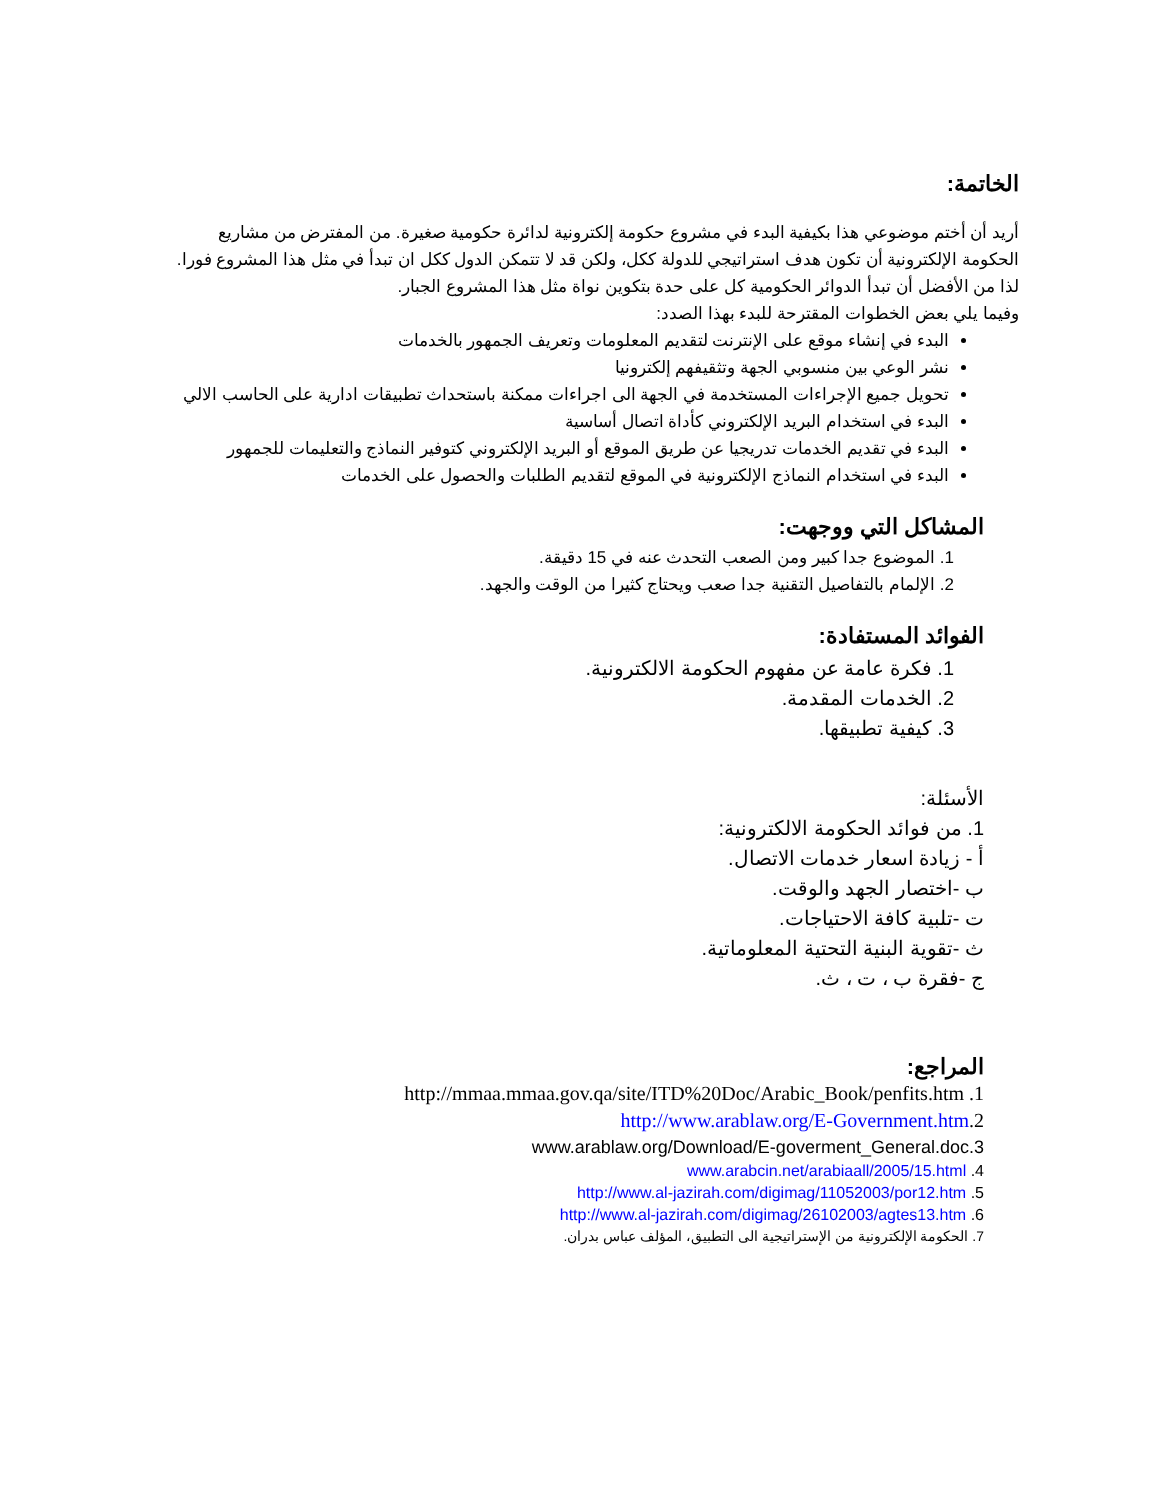الخاتمة:
أريد أن أختم موضوعي هذا بكيفية البدء في مشروع حكومة إلكترونية لدائرة حكومية صغيرة. من المفترض من مشاريع الحكومة الإلكترونية أن تكون هدف استراتيجي للدولة ككل، ولكن قد لا تتمكن الدول ككل ان تبدأ في مثل هذا المشروع فورا. لذا من الأفضل أن تبدأ الدوائر الحكومية كل على حدة بتكوين نواة مثل هذا المشروع الجبار.
وفيما يلي بعض الخطوات المقترحة للبدء بهذا الصدد:
البدء في إنشاء موقع على الإنترنت لتقديم المعلومات وتعريف الجمهور بالخدمات
نشر الوعي بين منسوبي الجهة وتثقيفهم إلكترونيا
تحويل جميع الإجراءات المستخدمة في الجهة الى اجراءات ممكنة باستحداث تطبيقات ادارية على الحاسب الالي
البدء في استخدام البريد الإلكتروني كأداة اتصال أساسية
البدء في تقديم الخدمات تدريجيا عن طريق الموقع أو البريد الإلكتروني كتوفير النماذج والتعليمات للجمهور
البدء في استخدام النماذج الإلكترونية في الموقع لتقديم الطلبات والحصول على الخدمات
المشاكل التي ووجهت:
1. الموضوع جدا كبير ومن الصعب التحدث عنه في 15 دقيقة.
2. الإلمام بالتفاصيل التقنية جدا صعب ويحتاج كثيرا من الوقت والجهد.
الفوائد المستفادة:
1. فكرة عامة عن مفهوم الحكومة الالكترونية.
2. الخدمات المقدمة.
3. كيفية تطبيقها.
الأسئلة:
1. من فوائد الحكومة الالكترونية:
أ - زيادة اسعار خدمات الاتصال.
ب -اختصار الجهد والوقت.
ت -تلبية كافة الاحتياجات.
ث -تقوية البنية التحتية المعلوماتية.
ج -فقرة ب ، ت ، ث.
المراجع:
http://mmaa.mmaa.gov.qa/site/ITD%20Doc/Arabic_Book/penfits.htm .1
http://www.arablaw.org/E-Government.htm.2
www.arablaw.org/Download/E-goverment_General.doc.3
www.arabcin.net/arabiaall/2005/15.html .4
http://www.al-jazirah.com/digimag/11052003/por12.htm .5
http://www.al-jazirah.com/digimag/26102003/agtes13.htm .6
7. الحكومة الإلكترونية من الإستراتيجية الى التطبيق، المؤلف عباس بدران.